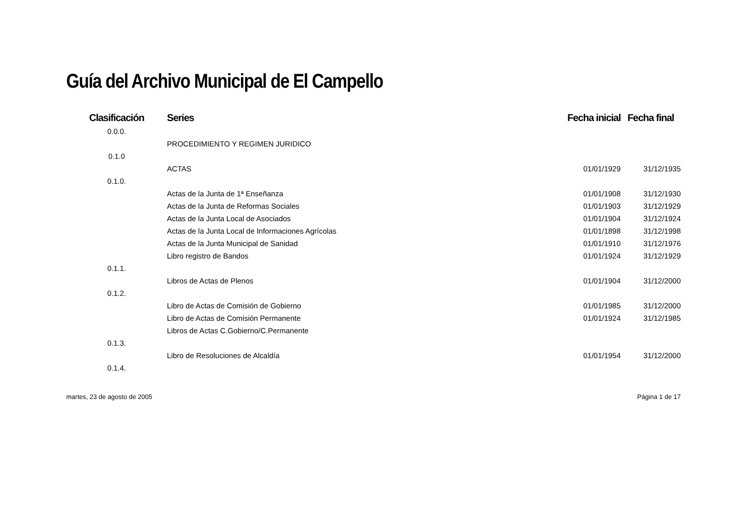Guía del Archivo Municipal de El Campello
| Clasificación | Series | Fecha inicial | Fecha final |
| --- | --- | --- | --- |
| 0.0.0. | | | |
| | PROCEDIMIENTO Y REGIMEN JURIDICO | | |
| 0.1.0 | | | |
| | ACTAS | 01/01/1929 | 31/12/1935 |
| 0.1.0. | | | |
| | Actas de la Junta de 1ª Enseñanza | 01/01/1908 | 31/12/1930 |
| | Actas de la Junta de Reformas Sociales | 01/01/1903 | 31/12/1929 |
| | Actas de la Junta Local de Asociados | 01/01/1904 | 31/12/1924 |
| | Actas de la Junta Local de Informaciones Agrícolas | 01/01/1898 | 31/12/1998 |
| | Actas de la Junta Municipal de Sanidad | 01/01/1910 | 31/12/1976 |
| | Libro registro de Bandos | 01/01/1924 | 31/12/1929 |
| 0.1.1. | | | |
| | Libros de Actas de Plenos | 01/01/1904 | 31/12/2000 |
| 0.1.2. | | | |
| | Libro de Actas de Comisión de Gobierno | 01/01/1985 | 31/12/2000 |
| | Libro de Actas de Comisión Permanente | 01/01/1924 | 31/12/1985 |
| | Libros de Actas C.Gobierno/C.Permanente | | |
| 0.1.3. | | | |
| | Libro de Resoluciones de Alcaldía | 01/01/1954 | 31/12/2000 |
| 0.1.4. | | | |
martes, 23 de agosto de 2005 Página 1 de 17